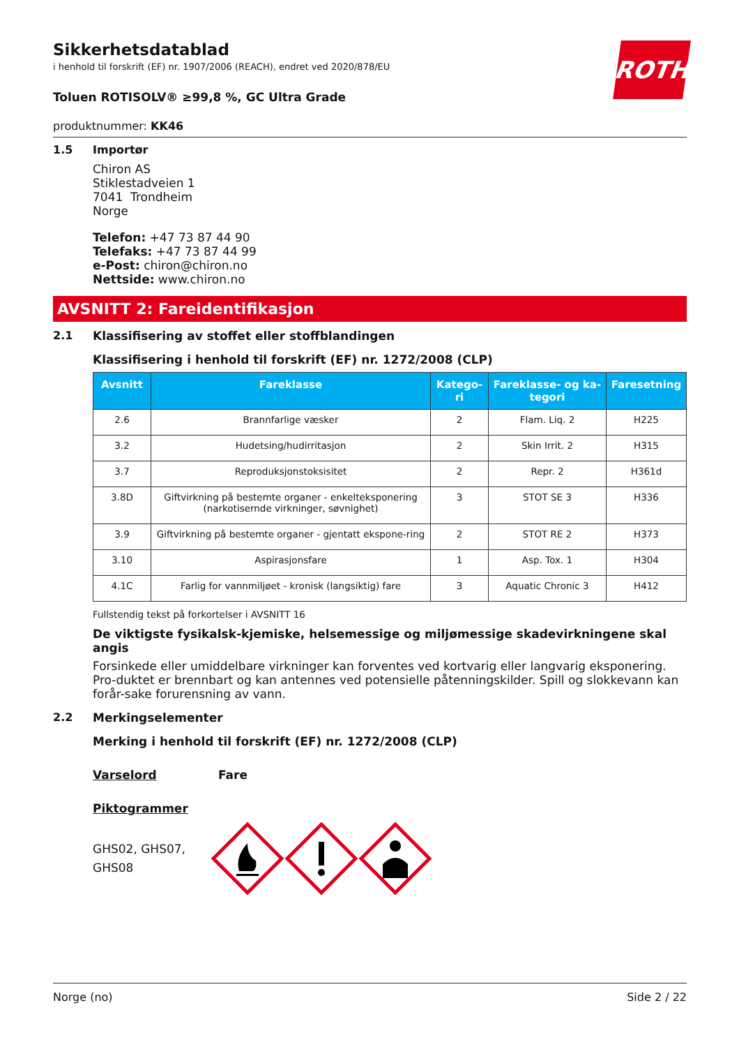ROTH
Sikkerhetsdatablad
i henhold til forskrift (EF) nr. 1907/2006 (REACH), endret ved 2020/878/EU
Toluen ROTISOLV® ≥99,8 %, GC Ultra Grade
produktnummer: KK46
1.5 Importør
Chiron AS
Stiklestadveien 1
7041 Trondheim
Norge
Telefon: +47 73 87 44 90
Telefaks: +47 73 87 44 99
e-Post: chiron@chiron.no
Nettside: www.chiron.no
AVSNITT 2: Fareidentifikasjon
2.1 Klassifisering av stoffet eller stoffblandingen
Klassifisering i henhold til forskrift (EF) nr. 1272/2008 (CLP)
| Avsnitt | Fareklasse | Katego-ri | Fareklasse- og ka-tegori | Faresetning |
| --- | --- | --- | --- | --- |
| 2.6 | Brannfarlige væsker | 2 | Flam. Liq. 2 | H225 |
| 3.2 | Hudetsing/hudirritasjon | 2 | Skin Irrit. 2 | H315 |
| 3.7 | Reproduksjonstoksisitet | 2 | Repr. 2 | H361d |
| 3.8D | Giftvirkning på bestemte organer - enkelteksponering (narkotisernde virkninger, søvnighet) | 3 | STOT SE 3 | H336 |
| 3.9 | Giftvirkning på bestemte organer - gjentatt ekspone-ring | 2 | STOT RE 2 | H373 |
| 3.10 | Aspirasjonsfare | 1 | Asp. Tox. 1 | H304 |
| 4.1C | Farlig for vannmiljøet - kronisk (langsiktig) fare | 3 | Aquatic Chronic 3 | H412 |
Fullstendig tekst på forkortelser i AVSNITT 16
De viktigste fysikalsk-kjemiske, helsemessige og miljømessige skadevirkningene skal angis
Forsinkede eller umiddelbare virkninger kan forventes ved kortvarig eller langvarig eksponering. Pro-duktet er brennbart og kan antennes ved potensielle påtenningskilder. Spill og slokkevann kan forår-sake forurensning av vann.
2.2 Merkingselementer
Merking i henhold til forskrift (EF) nr. 1272/2008 (CLP)
Varselord Fare
Piktogrammer
GHS02, GHS07, GHS08
Norge (no) Side 2 / 22